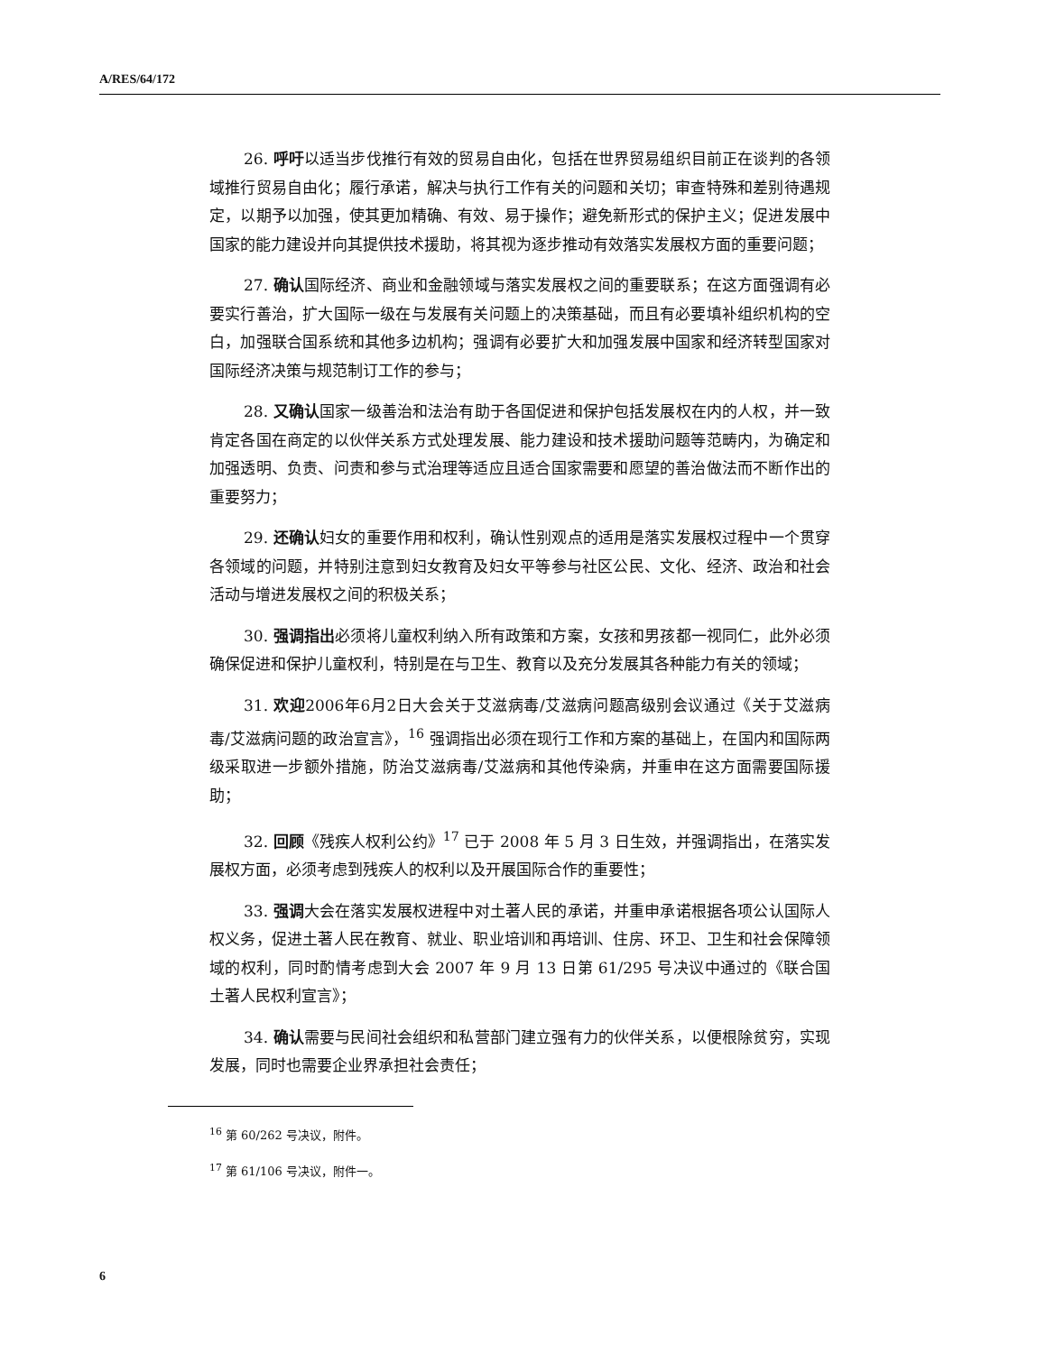A/RES/64/172
26. 呼吁以适当步伐推行有效的贸易自由化，包括在世界贸易组织目前正在谈判的各领域推行贸易自由化；履行承诺，解决与执行工作有关的问题和关切；审查特殊和差别待遇规定，以期予以加强，使其更加精确、有效、易于操作；避免新形式的保护主义；促进发展中国家的能力建设并向其提供技术援助，将其视为逐步推动有效落实发展权方面的重要问题；
27. 确认国际经济、商业和金融领域与落实发展权之间的重要联系；在这方面强调有必要实行善治，扩大国际一级在与发展有关问题上的决策基础，而且有必要填补组织机构的空白，加强联合国系统和其他多边机构；强调有必要扩大和加强发展中国家和经济转型国家对国际经济决策与规范制订工作的参与；
28. 又确认国家一级善治和法治有助于各国促进和保护包括发展权在内的人权，并一致肯定各国在商定的以伙伴关系方式处理发展、能力建设和技术援助问题等范畴内，为确定和加强透明、负责、问责和参与式治理等适应且适合国家需要和愿望的善治做法而不断作出的重要努力；
29. 还确认妇女的重要作用和权利，确认性别观点的适用是落实发展权过程中一个贯穿各领域的问题，并特别注意到妇女教育及妇女平等参与社区公民、文化、经济、政治和社会活动与增进发展权之间的积极关系；
30. 强调指出必须将儿童权利纳入所有政策和方案，女孩和男孩都一视同仁，此外必须确保促进和保护儿童权利，特别是在与卫生、教育以及充分发展其各种能力有关的领域；
31. 欢迎2006年6月2日大会关于艾滋病毒/艾滋病问题高级别会议通过《关于艾滋病毒/艾滋病问题的政治宣言》，<sup>16</sup> 强调指出必须在现行工作和方案的基础上，在国内和国际两级采取进一步额外措施，防治艾滋病毒/艾滋病和其他传染病，并重申在这方面需要国际援助；
32. 回顾《残疾人权利公约》<sup>17</sup> 已于 2008 年 5 月 3 日生效，并强调指出，在落实发展权方面，必须考虑到残疾人的权利以及开展国际合作的重要性；
33. 强调大会在落实发展权进程中对土著人民的承诺，并重申承诺根据各项公认国际人权义务，促进土著人民在教育、就业、职业培训和再培训、住房、环卫、卫生和社会保障领域的权利，同时酌情考虑到大会 2007 年 9 月 13 日第 61/295 号决议中通过的《联合国土著人民权利宣言》；
34. 确认需要与民间社会组织和私营部门建立强有力的伙伴关系，以便根除贫穷，实现发展，同时也需要企业界承担社会责任；
<sup>16</sup> 第 60/262 号决议，附件。
<sup>17</sup> 第 61/106 号决议，附件一。
6